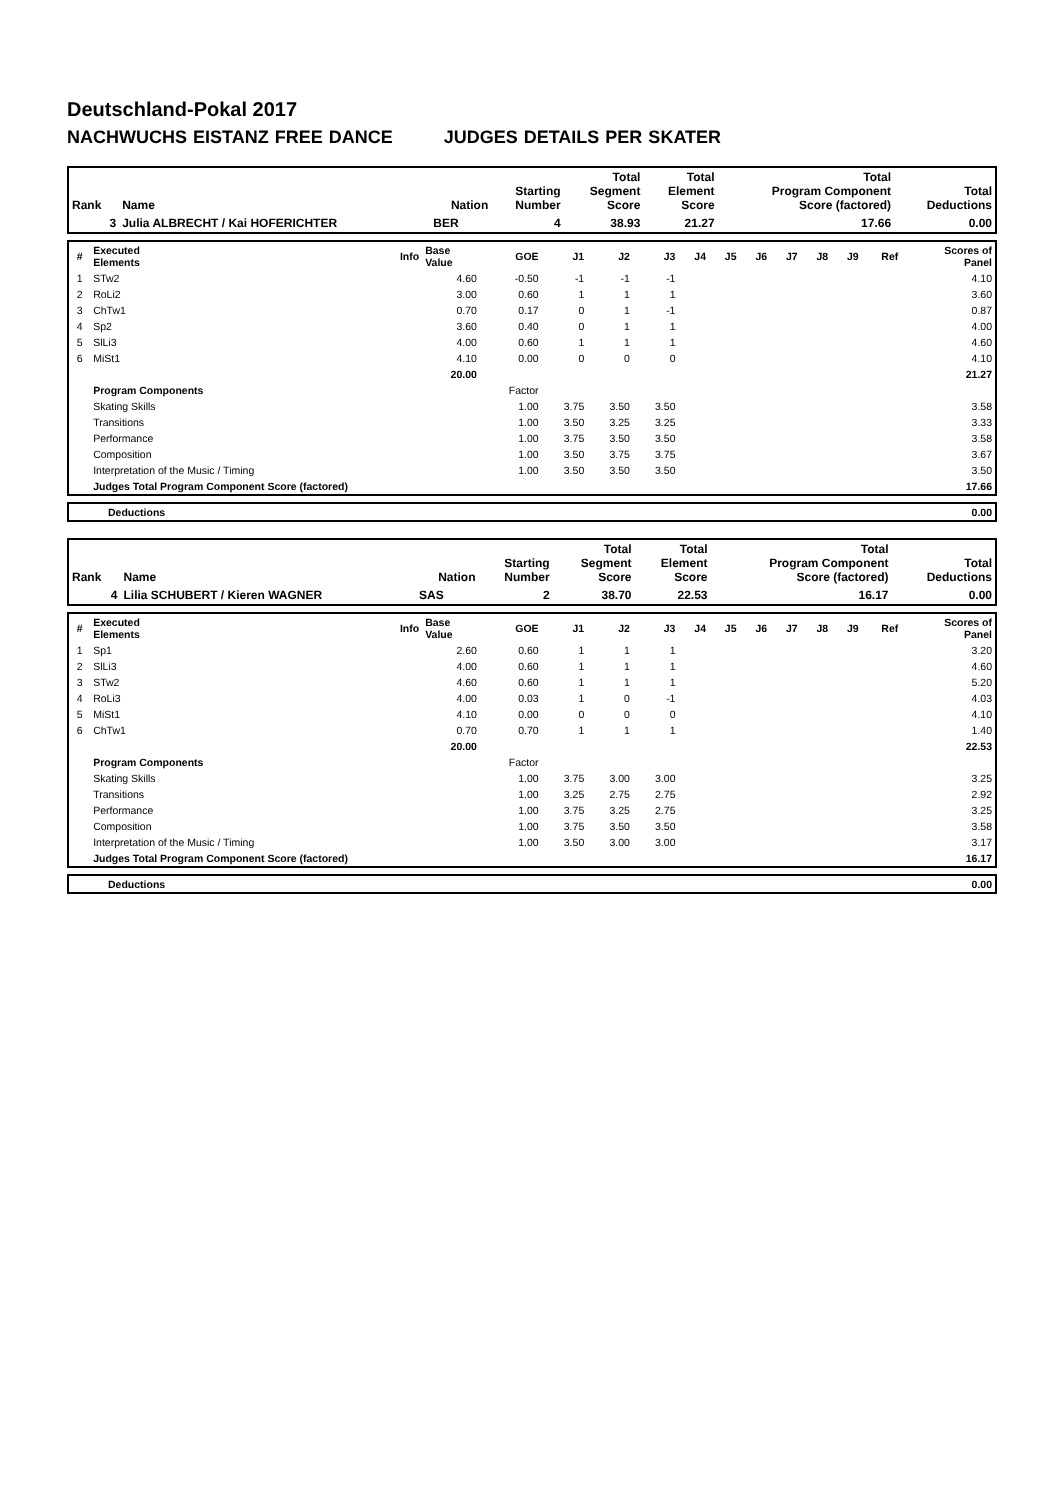Deutschland-Pokal 2017
NACHWUCHS EISTANZ FREE DANCE JUDGES DETAILS PER SKATER
| Rank | Name | Nation | Starting Number | Total Segment Score | Total Element Score | Total Program Component Score (factored) | Total Deductions |
| --- | --- | --- | --- | --- | --- | --- | --- |
| 3 | Julia ALBRECHT / Kai HOFERICHTER | BER | 4 | 38.93 | 21.27 | 17.66 | 0.00 |
| # | Executed Elements | Info | Base Value | GOE | J1 | J2 | J3 | J4 | J5 | J6 | J7 | J8 | J9 | Ref | Scores of Panel |
| 1 | STw2 | | 4.60 | -0.50 | -1 | -1 | -1 | | | | | | | | 4.10 |
| 2 | RoLi2 | | 3.00 | 0.60 | 1 | 1 | 1 | | | | | | | | 3.60 |
| 3 | ChTw1 | | 0.70 | 0.17 | 0 | 1 | -1 | | | | | | | | 0.87 |
| 4 | Sp2 | | 3.60 | 0.40 | 0 | 1 | 1 | | | | | | | | 4.00 |
| 5 | SlLi3 | | 4.00 | 0.60 | 1 | 1 | 1 | | | | | | | | 4.60 |
| 6 | MiSt1 | | 4.10 | 0.00 | 0 | 0 | 0 | | | | | | | | 4.10 |
| | | | 20.00 | | | | | | | | | | | | 21.27 |
| | Program Components | | | Factor | | | | | | | | | | | |
| | Skating Skills | | | 1.00 | 3.75 | 3.50 | 3.50 | | | | | | | | 3.58 |
| | Transitions | | | 1.00 | 3.50 | 3.25 | 3.25 | | | | | | | | 3.33 |
| | Performance | | | 1.00 | 3.75 | 3.50 | 3.50 | | | | | | | | 3.58 |
| | Composition | | | 1.00 | 3.50 | 3.75 | 3.75 | | | | | | | | 3.67 |
| | Interpretation of the Music / Timing | | | 1.00 | 3.50 | 3.50 | 3.50 | | | | | | | | 3.50 |
| | Judges Total Program Component Score (factored) | | | | | | | | | | | | | | 17.66 |
| | Deductions | 0.00 |
| Rank | Name | Nation | Starting Number | Total Segment Score | Total Element Score | Total Program Component Score (factored) | Total Deductions |
| --- | --- | --- | --- | --- | --- | --- | --- |
| 4 | Lilia SCHUBERT / Kieren WAGNER | SAS | 2 | 38.70 | 22.53 | 16.17 | 0.00 |
| # | Executed Elements | Info | Base Value | GOE | J1 | J2 | J3 | J4 | J5 | J6 | J7 | J8 | J9 | Ref | Scores of Panel |
| 1 | Sp1 | | 2.60 | 0.60 | 1 | 1 | 1 | | | | | | | | 3.20 |
| 2 | SlLi3 | | 4.00 | 0.60 | 1 | 1 | 1 | | | | | | | | 4.60 |
| 3 | STw2 | | 4.60 | 0.60 | 1 | 1 | 1 | | | | | | | | 5.20 |
| 4 | RoLi3 | | 4.00 | 0.03 | 1 | 0 | -1 | | | | | | | | 4.03 |
| 5 | MiSt1 | | 4.10 | 0.00 | 0 | 0 | 0 | | | | | | | | 4.10 |
| 6 | ChTw1 | | 0.70 | 0.70 | 1 | 1 | 1 | | | | | | | | 1.40 |
| | | | 20.00 | | | | | | | | | | | | 22.53 |
| | Program Components | | | Factor | | | | | | | | | | | |
| | Skating Skills | | | 1.00 | 3.75 | 3.00 | 3.00 | | | | | | | | 3.25 |
| | Transitions | | | 1.00 | 3.25 | 2.75 | 2.75 | | | | | | | | 2.92 |
| | Performance | | | 1.00 | 3.75 | 3.25 | 2.75 | | | | | | | | 3.25 |
| | Composition | | | 1.00 | 3.75 | 3.50 | 3.50 | | | | | | | | 3.58 |
| | Interpretation of the Music / Timing | | | 1.00 | 3.50 | 3.00 | 3.00 | | | | | | | | 3.17 |
| | Judges Total Program Component Score (factored) | | | | | | | | | | | | | | 16.17 |
| | Deductions | 0.00 |